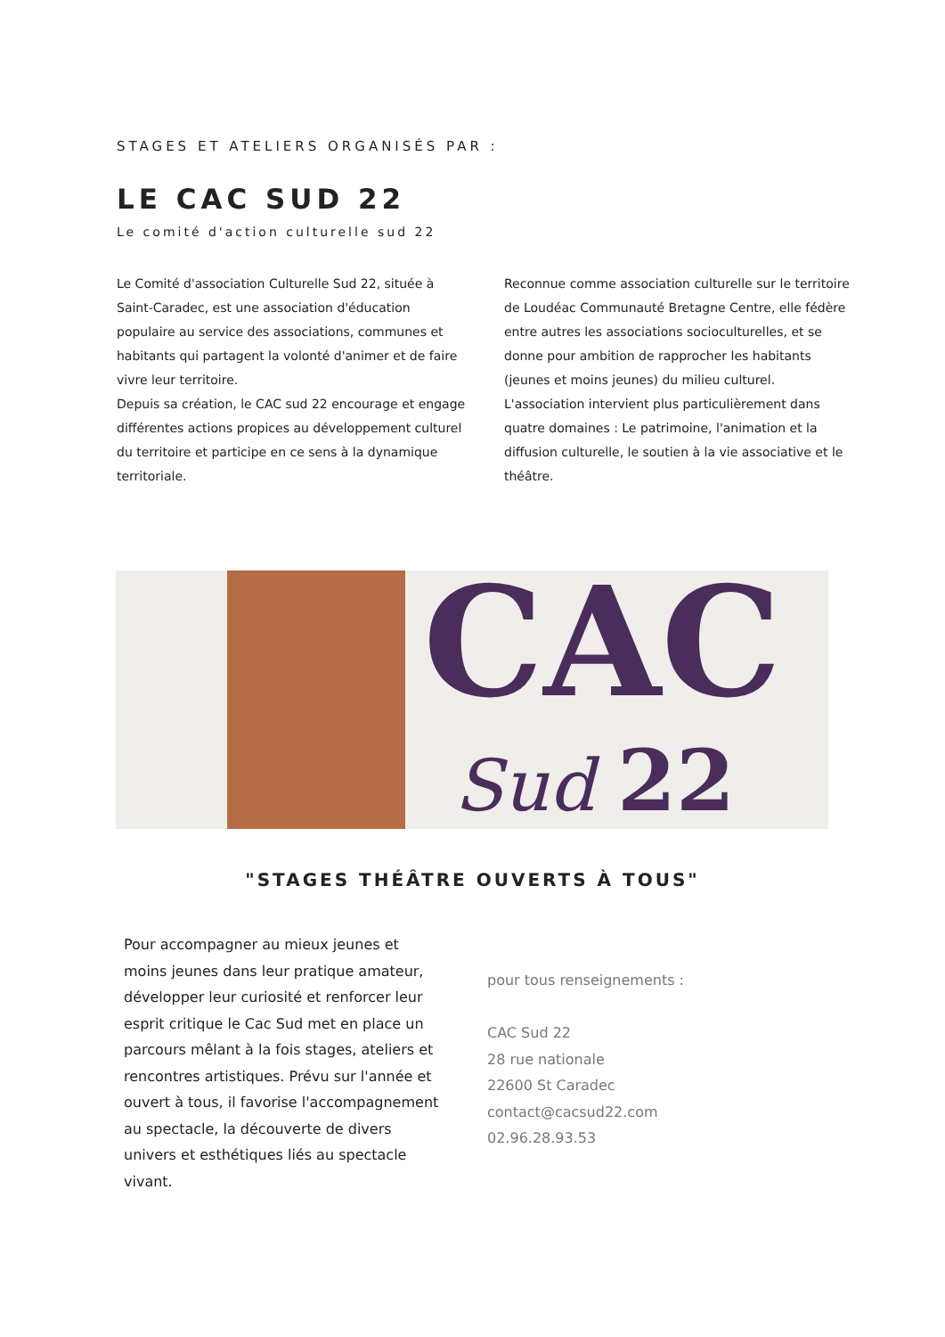STAGES ET ATELIERS ORGANISÉS PAR :
LE CAC SUD 22
Le comité d'action culturelle sud 22
Le Comité d'association Culturelle Sud 22, située à Saint-Caradec, est une association d'éducation populaire au service des associations, communes et habitants qui partagent la volonté d'animer et de faire vivre leur territoire.
Depuis sa création, le CAC sud 22 encourage et engage différentes actions propices au développement culturel du territoire et participe en ce sens à la dynamique territoriale.
Reconnue comme association culturelle sur le territoire de Loudéac Communauté Bretagne Centre, elle fédère entre autres les associations socioculturelles, et se donne pour ambition de rapprocher les habitants (jeunes et moins jeunes) du milieu culturel. L'association intervient plus particulièrement dans quatre domaines : Le patrimoine, l'animation et la diffusion culturelle, le soutien à la vie associative et le théâtre.
CAC
Sud 22
"STAGES THÉÂTRE OUVERTS À TOUS"
Pour accompagner au mieux jeunes et moins jeunes dans leur pratique amateur, développer leur curiosité et renforcer leur esprit critique le Cac Sud met en place un parcours mêlant à la fois stages, ateliers et rencontres artistiques. Prévu sur l'année et ouvert à tous, il favorise l'accompagnement au spectacle, la découverte de divers univers et esthétiques liés au spectacle vivant.
pour tous renseignements :
CAC Sud 22
28 rue nationale
22600 St Caradec
contact@cacsud22.com
02.96.28.93.53